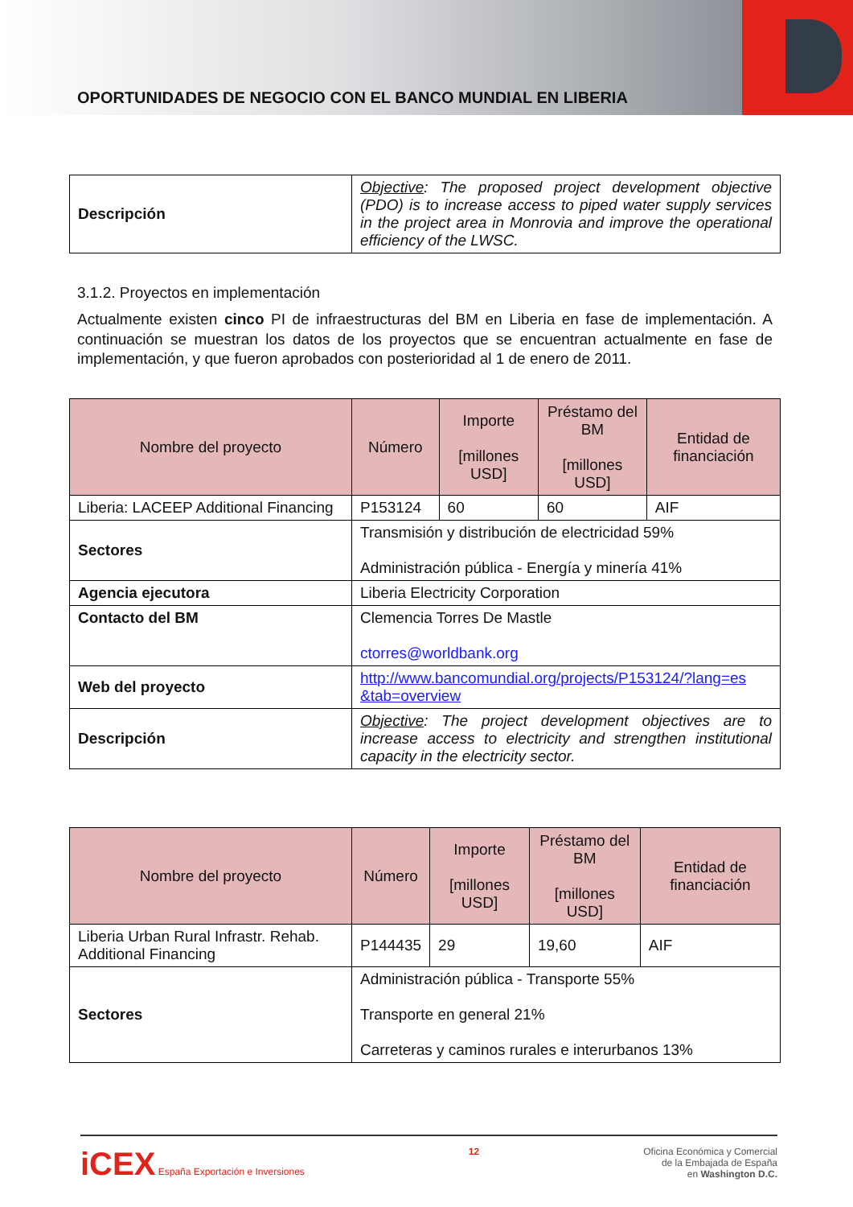OPORTUNIDADES DE NEGOCIO CON EL BANCO MUNDIAL EN LIBERIA
| Descripción | Objective : The proposed project development objective (PDO) is to increase access to piped water supply services in the project area in Monrovia and improve the operational efficiency of the LWSC. |
3.1.2. Proyectos en implementación
Actualmente existen cinco PI de infraestructuras del BM en Liberia en fase de implementación. A continuación se muestran los datos de los proyectos que se encuentran actualmente en fase de implementación, y que fueron aprobados con posterioridad al 1 de enero de 2011.
| Nombre del proyecto | Número | Importe [millones USD] | Préstamo del BM [millones USD] | Entidad de financiación |
| --- | --- | --- | --- | --- |
| Liberia: LACEEP Additional Financing | P153124 | 60 | 60 | AIF |
| Sectores | Transmisión y distribución de electricidad 59% Administración pública - Energía y minería 41% | | | |
| Agencia ejecutora | Liberia Electricity Corporation | | | |
| Contacto del BM | Clemencia Torres De Mastle ctorres@worldbank.org | | | |
| Web del proyecto | http://www.bancomundial.org/projects/P153124/?lang=es &tab=overview | | | |
| Descripción | Objective : The project development objectives are to increase access to electricity and strengthen institutional capacity in the electricity sector. | | | |
| Nombre del proyecto | Número | Importe [millones USD] | Préstamo del BM [millones USD] | Entidad de financiación |
| --- | --- | --- | --- | --- |
| Liberia Urban Rural Infrastr. Rehab. Additional Financing | P144435 | 29 | 19,60 | AIF |
| Sectores | Administración pública - Transporte 55% Transporte en general 21% Carreteras y caminos rurales e interurbanos 13% | | | |
iCEX España Exportación e Inversiones
12 Oficina Económica y Comercial
de la Embajada de España
en Washington D.C.